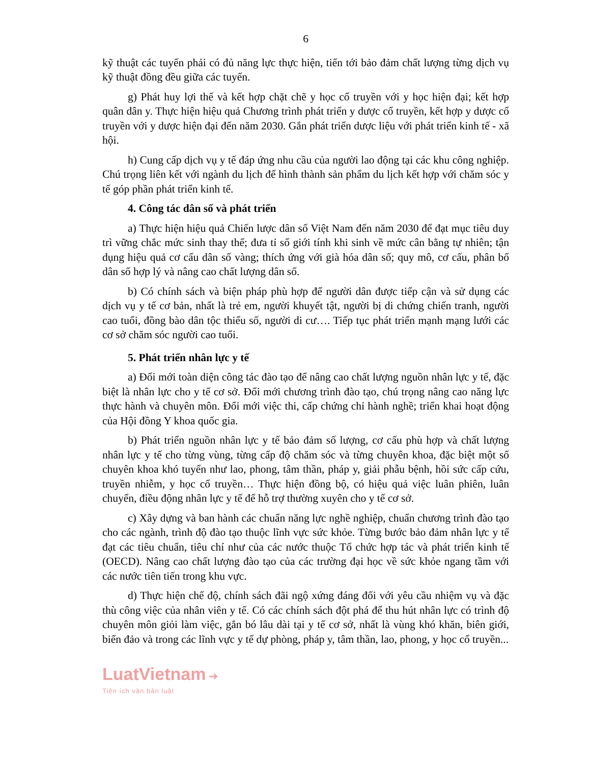6
kỹ thuật các tuyến phải có đủ năng lực thực hiện, tiến tới bảo đảm chất lượng từng dịch vụ kỹ thuật đồng đều giữa các tuyến.
g) Phát huy lợi thế và kết hợp chặt chẽ y học cổ truyền với y học hiện đại; kết hợp quân dân y. Thực hiện hiệu quả Chương trình phát triển y dược cổ truyền, kết hợp y dược cổ truyền với y dược hiện đại đến năm 2030. Gắn phát triển dược liệu với phát triển kinh tế - xã hội.
h) Cung cấp dịch vụ y tế đáp ứng nhu cầu của người lao động tại các khu công nghiệp. Chú trọng liên kết với ngành du lịch để hình thành sản phẩm du lịch kết hợp với chăm sóc y tế góp phần phát triển kinh tế.
4. Công tác dân số và phát triển
a) Thực hiện hiệu quả Chiến lược dân số Việt Nam đến năm 2030 để đạt mục tiêu duy trì vững chắc mức sinh thay thế; đưa tỉ số giới tính khi sinh về mức cân bằng tự nhiên; tận dụng hiệu quả cơ cấu dân số vàng; thích ứng với già hóa dân số; quy mô, cơ cấu, phân bố dân số hợp lý và nâng cao chất lượng dân số.
b) Có chính sách và biện pháp phù hợp để người dân được tiếp cận và sử dụng các dịch vụ y tế cơ bản, nhất là trẻ em, người khuyết tật, người bị di chứng chiến tranh, người cao tuổi, đồng bào dân tộc thiểu số, người di cư…. Tiếp tục phát triển mạnh mạng lưới các cơ sở chăm sóc người cao tuổi.
5. Phát triển nhân lực y tế
a) Đổi mới toàn diện công tác đào tạo để nâng cao chất lượng nguồn nhân lực y tế, đặc biệt là nhân lực cho y tế cơ sở. Đổi mới chương trình đào tạo, chú trọng nâng cao năng lực thực hành và chuyên môn. Đổi mới việc thi, cấp chứng chỉ hành nghề; triển khai hoạt động của Hội đồng Y khoa quốc gia.
b) Phát triển nguồn nhân lực y tế bảo đảm số lượng, cơ cấu phù hợp và chất lượng nhân lực y tế cho từng vùng, từng cấp độ chăm sóc và từng chuyên khoa, đặc biệt một số chuyên khoa khó tuyển như lao, phong, tâm thần, pháp y, giải phẫu bệnh, hồi sức cấp cứu, truyền nhiễm, y học cổ truyền… Thực hiện đồng bộ, có hiệu quả việc luân phiên, luân chuyển, điều động nhân lực y tế để hỗ trợ thường xuyên cho y tế cơ sở.
c) Xây dựng và ban hành các chuẩn năng lực nghề nghiệp, chuẩn chương trình đào tạo cho các ngành, trình độ đào tạo thuộc lĩnh vực sức khỏe. Từng bước bảo đảm nhân lực y tế đạt các tiêu chuẩn, tiêu chí như của các nước thuộc Tổ chức hợp tác và phát triển kinh tế (OECD). Nâng cao chất lượng đào tạo của các trường đại học về sức khỏe ngang tầm với các nước tiên tiến trong khu vực.
d) Thực hiện chế độ, chính sách đãi ngộ xứng đáng đối với yêu cầu nhiệm vụ và đặc thù công việc của nhân viên y tế. Có các chính sách đột phá để thu hút nhân lực có trình độ chuyên môn giỏi làm việc, gắn bó lâu dài tại y tế cơ sở, nhất là vùng khó khăn, biên giới, biển đảo và trong các lĩnh vực y tế dự phòng, pháp y, tâm thần, lao, phong, y học cổ truyền...
LuatVietnam ➔
Tiện ích văn bản luật